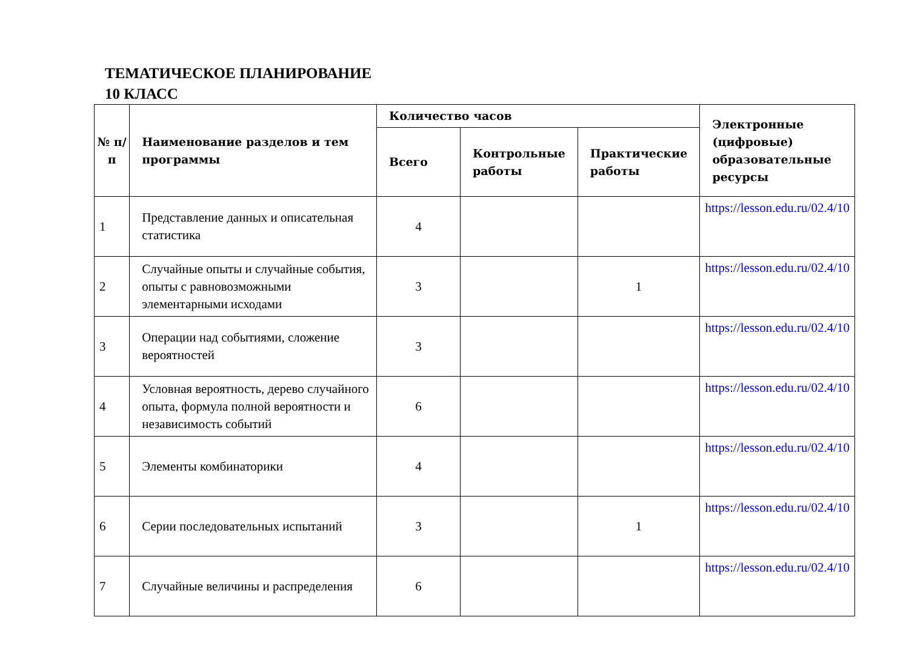ТЕМАТИЧЕСКОЕ ПЛАНИРОВАНИЕ
10 КЛАСС
| № п/п | Наименование разделов и тем программы | Количество часов | | | Электронные (цифровые) образовательные ресурсы |
| --- | --- | --- | --- | --- | --- |
| | | Всего | Контрольные работы | Практические работы | |
| 1 | Представление данных и описательная статистика | 4 | | | https://lesson.edu.ru/02.4/10 |
| 2 | Случайные опыты и случайные события, опыты с равновозможными элементарными исходами | 3 | | 1 | https://lesson.edu.ru/02.4/10 |
| 3 | Операции над событиями, сложение вероятностей | 3 | | | https://lesson.edu.ru/02.4/10 |
| 4 | Условная вероятность, дерево случайного опыта, формула полной вероятности и независимость событий | 6 | | | https://lesson.edu.ru/02.4/10 |
| 5 | Элементы комбинаторики | 4 | | | https://lesson.edu.ru/02.4/10 |
| 6 | Серии последовательных испытаний | 3 | | 1 | https://lesson.edu.ru/02.4/10 |
| 7 | Случайные величины и распределения | 6 | | | https://lesson.edu.ru/02.4/10 |